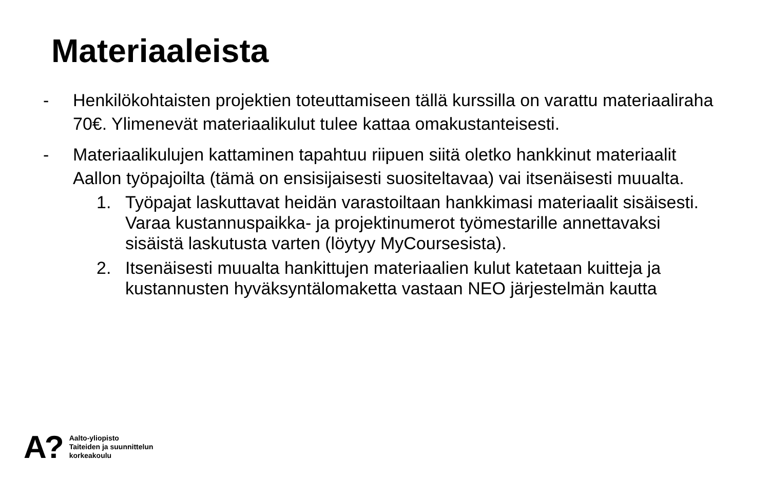Materiaaleista
- Henkilökohtaisten projektien toteuttamiseen tällä kurssilla on varattu materiaaliraha 70€. Ylimenevät materiaalikulut tulee kattaa omakustanteisesti.
- Materiaalikulujen kattaminen tapahtuu riipuen siitä oletko hankkinut materiaalit Aallon työpajoilta (tämä on ensisijaisesti suositeltavaa) vai itsenäisesti muualta.
1. Työpajat laskuttavat heidän varastoiltaan hankkimasi materiaalit sisäisesti. Varaa kustannuspaikka- ja projektinumerot työmestarille annettavaksi sisäistä laskutusta varten (löytyy MyCoursesista).
2. Itsenäisesti muualta hankittujen materiaalien kulut katetaan kuitteja ja kustannusten hyväksyntälomaketta vastaan NEO järjestelmän kautta
A? Aalto-yliopisto
Taiteiden ja suunnittelun
korkeakoulu